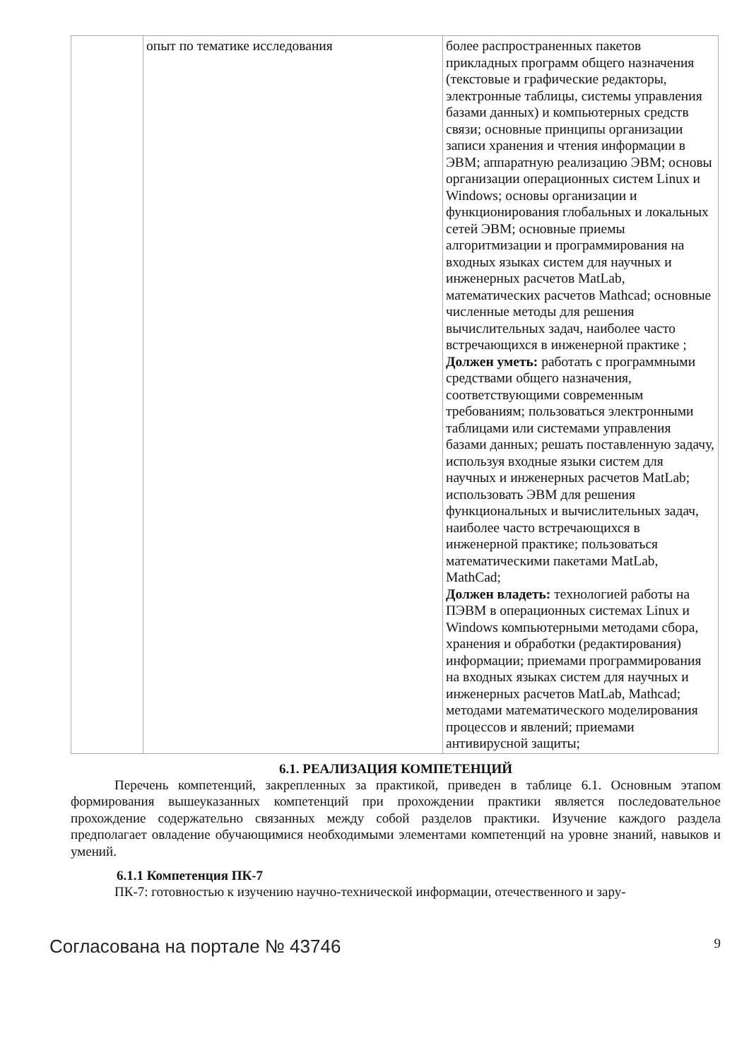| | опыт по тематике исследования | более распространенных пакетов прикладных программ общего назначения (текстовые и графические редакторы, электронные таблицы, системы управления базами данных) и компьютерных средств связи; основные принципы организации записи хранения и чтения информации в ЭВМ; аппаратную реализацию ЭВМ; основы организации операционных систем Linux и Windows; основы организации и функционирования глобальных и локальных сетей ЭВМ; основные приемы алгоритмизации и программирования на входных языках систем для научных и инженерных расчетов MatLab, математических расчетов Mathcad; основные численные методы для решения вычислительных задач, наиболее часто встречающихся в инженерной практике ; Должен уметь: работать с программными средствами общего назначения, соответствующими современным требованиям; пользоваться электронными таблицами или системами управления базами данных; решать поставленную задачу, используя входные языки систем для научных и инженерных расчетов MatLab; использовать ЭВМ для решения функциональных и вычислительных задач, наиболее часто встречающихся в инженерной практике; пользоваться математическими пакетами MatLab, MathCad; Должен владеть: технологией работы на ПЭВМ в операционных системах Linux и Windows компьютерными методами сбора, хранения и обработки (редактирования) информации; приемами программирования на входных языках систем для научных и инженерных расчетов MatLab, Mathcad; методами математического моделирования процессов и явлений; приемами антивирусной защиты; |
6.1. РЕАЛИЗАЦИЯ КОМПЕТЕНЦИЙ
Перечень компетенций, закрепленных за практикой, приведен в таблице 6.1. Основным этапом формирования вышеуказанных компетенций при прохождении практики является последовательное прохождение содержательно связанных между собой разделов практики. Изучение каждого раздела предполагает овладение обучающимися необходимыми элементами компетенций на уровне знаний, навыков и умений.
6.1.1 Компетенция ПК-7
ПК-7: готовностью к изучению научно-технической информации, отечественного и зару-
Согласована на портале № 43746 9